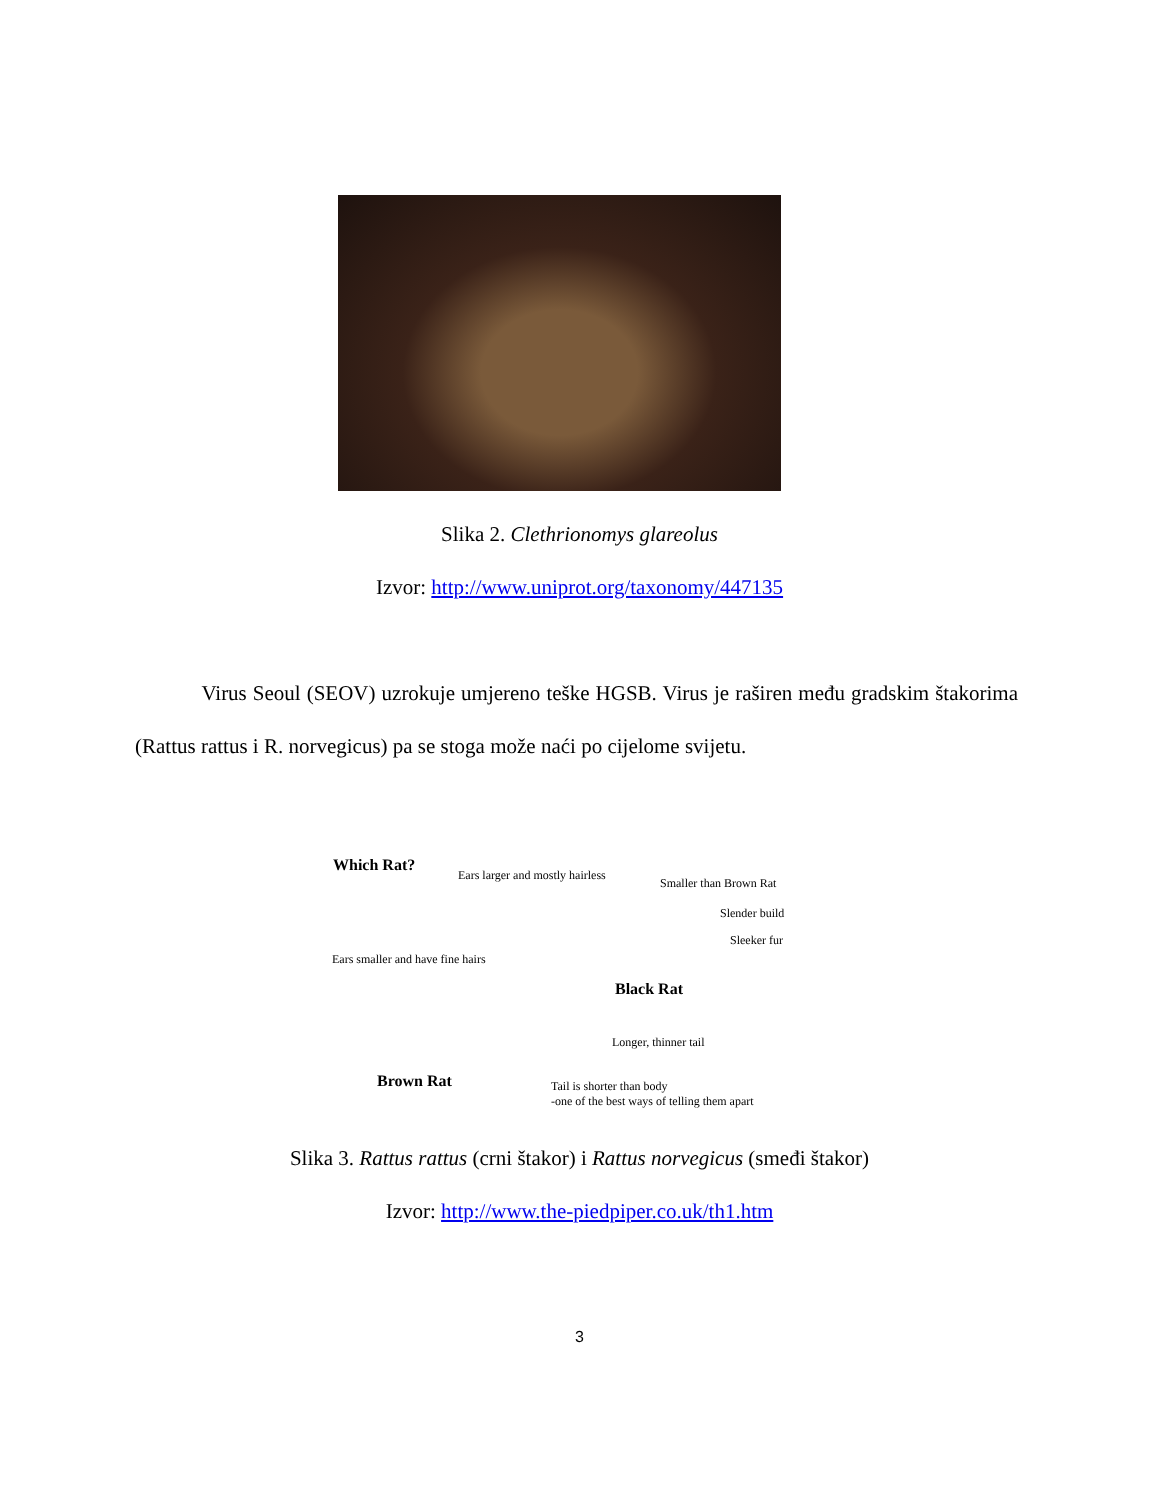Slika 2. Clethrionomys glareolus
Izvor: http://www.uniprot.org/taxonomy/447135
Virus Seoul (SEOV) uzrokuje umjereno teške HGSB. Virus je raširen među gradskim štakorima (Rattus rattus i R. norvegicus) pa se stoga može naći po cijelome svijetu.
Which Rat?
Ears larger and mostly hairless
Smaller than Brown Rat
Slender build
Sleeker fur
Ears smaller and have fine hairs
Black Rat
Longer, thinner tail
Brown Rat
Tail is shorter than body
-one of the best ways of telling them apart
Slika 3. Rattus rattus (crni štakor) i Rattus norvegicus (smeđi štakor)
Izvor: http://www.the-piedpiper.co.uk/th1.htm
3